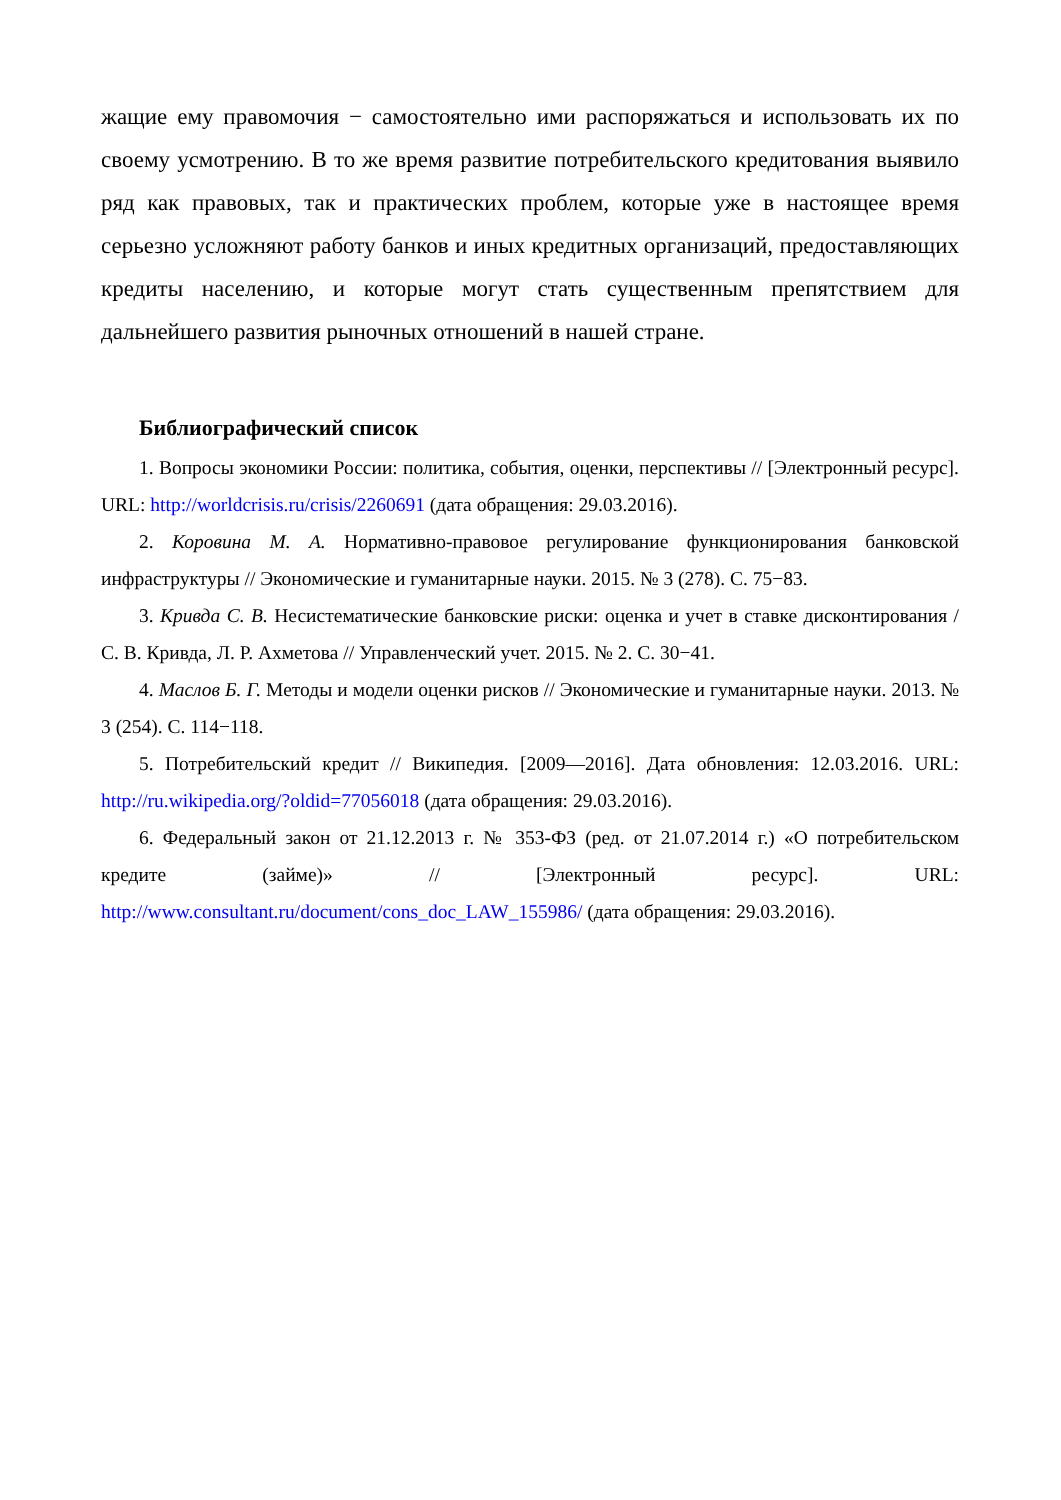жащие ему правомочия − самостоятельно ими распоряжаться и использовать их по своему усмотрению. В то же время развитие потребительского кредитования выявило ряд как правовых, так и практических проблем, которые уже в настоящее время серьезно усложняют работу банков и иных кредитных организаций, предоставляющих кредиты населению, и которые могут стать существенным препятствием для дальнейшего развития рыночных отношений в нашей стране.
Библиографический список
1. Вопросы экономики России: политика, события, оценки, перспективы // [Электронный ресурс]. URL: http://worldcrisis.ru/crisis/2260691 (дата обращения: 29.03.2016).
2. Коровина М. А. Нормативно-правовое регулирование функционирования банковской инфраструктуры // Экономические и гуманитарные науки. 2015. № 3 (278). С. 75−83.
3. Кривда С. В. Несистематические банковские риски: оценка и учет в ставке дисконтирования / С. В. Кривда, Л. Р. Ахметова // Управленческий учет. 2015. № 2. С. 30−41.
4. Маслов Б. Г. Методы и модели оценки рисков // Экономические и гуманитарные науки. 2013. № 3 (254). С. 114−118.
5. Потребительский кредит // Википедия. [2009—2016]. Дата обновления: 12.03.2016. URL: http://ru.wikipedia.org/?oldid=77056018 (дата обращения: 29.03.2016).
6. Федеральный закон от 21.12.2013 г. № 353-ФЗ (ред. от 21.07.2014 г.) «О потребительском кредите (займе)» // [Электронный ресурс]. URL: http://www.consultant.ru/document/cons_doc_LAW_155986/ (дата обращения: 29.03.2016).